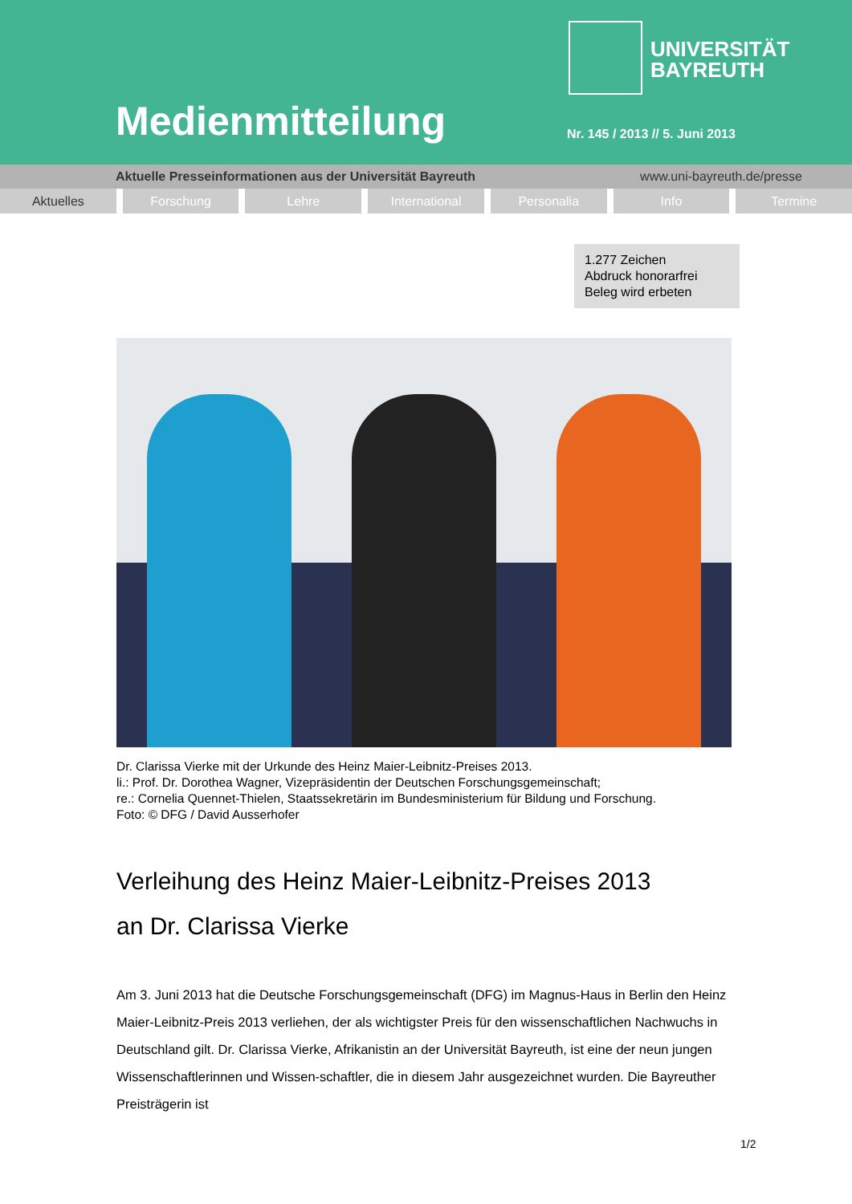UNIVERSITÄT
BAYREUTH
Medienmitteilung Nr. 145 / 2013 // 5. Juni 2013
Aktuelle Presseinformationen aus der Universität Bayreuth www.uni-bayreuth.de/presse
Aktuelles Forschung Lehre International Personalia Info Termine
1.277 Zeichen
Abdruck honorarfrei
Beleg wird erbeten
Dr. Clarissa Vierke mit der Urkunde des Heinz Maier-Leibnitz-Preises 2013.
li.: Prof. Dr. Dorothea Wagner, Vizepräsidentin der Deutschen Forschungsgemeinschaft;
re.: Cornelia Quennet-Thielen, Staatssekretärin im Bundesministerium für Bildung und Forschung.
Foto: © DFG / David Ausserhofer
Verleihung des Heinz Maier-Leibnitz-Preises 2013
an Dr. Clarissa Vierke
Am 3. Juni 2013 hat die Deutsche Forschungsgemeinschaft (DFG) im Magnus-Haus in Berlin den Heinz Maier-Leibnitz-Preis 2013 verliehen, der als wichtigster Preis für den wissenschaftlichen Nachwuchs in Deutschland gilt. Dr. Clarissa Vierke, Afrikanistin an der Universität Bayreuth, ist eine der neun jungen Wissenschaftlerinnen und Wissen-schaftler, die in diesem Jahr ausgezeichnet wurden. Die Bayreuther Preisträgerin ist
1/2